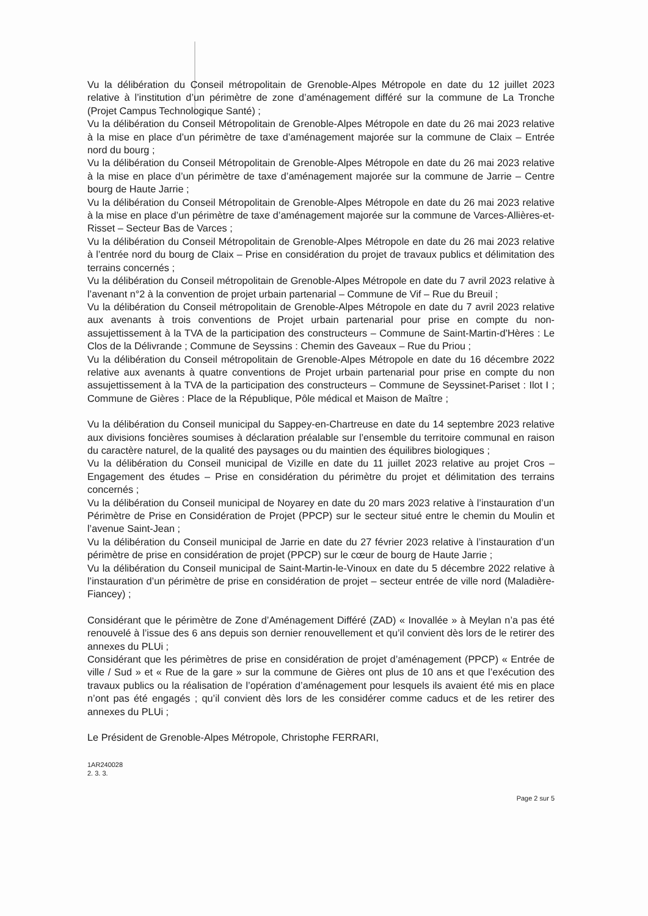Vu la délibération du Conseil métropolitain de Grenoble-Alpes Métropole en date du 12 juillet 2023 relative à l’institution d’un périmètre de zone d’aménagement différé sur la commune de La Tronche (Projet Campus Technologique Santé) ;
Vu la délibération du Conseil Métropolitain de Grenoble-Alpes Métropole en date du 26 mai 2023 relative à la mise en place d’un périmètre de taxe d’aménagement majorée sur la commune de Claix – Entrée nord du bourg ;
Vu la délibération du Conseil Métropolitain de Grenoble-Alpes Métropole en date du 26 mai 2023 relative à la mise en place d’un périmètre de taxe d’aménagement majorée sur la commune de Jarrie – Centre bourg de Haute Jarrie ;
Vu la délibération du Conseil Métropolitain de Grenoble-Alpes Métropole en date du 26 mai 2023 relative à la mise en place d’un périmètre de taxe d’aménagement majorée sur la commune de Varces-Allières-et-Risset – Secteur Bas de Varces ;
Vu la délibération du Conseil Métropolitain de Grenoble-Alpes Métropole en date du 26 mai 2023 relative à l’entrée nord du bourg de Claix – Prise en considération du projet de travaux publics et délimitation des terrains concernés ;
Vu la délibération du Conseil métropolitain de Grenoble-Alpes Métropole en date du 7 avril 2023 relative à l’avenant n°2 à la convention de projet urbain partenarial – Commune de Vif – Rue du Breuil ;
Vu la délibération du Conseil métropolitain de Grenoble-Alpes Métropole en date du 7 avril 2023 relative aux avenants à trois conventions de Projet urbain partenarial pour prise en compte du non-assujettissement à la TVA de la participation des constructeurs – Commune de Saint-Martin-d’Hères : Le Clos de la Délivrande ; Commune de Seyssins : Chemin des Gaveaux – Rue du Priou ;
Vu la délibération du Conseil métropolitain de Grenoble-Alpes Métropole en date du 16 décembre 2022 relative aux avenants à quatre conventions de Projet urbain partenarial pour prise en compte du non assujettissement à la TVA de la participation des constructeurs – Commune de Seyssinet-Pariset : Ilot I ; Commune de Gières : Place de la République, Pôle médical et Maison de Maître ;
Vu la délibération du Conseil municipal du Sappey-en-Chartreuse en date du 14 septembre 2023 relative aux divisions foncières soumises à déclaration préalable sur l’ensemble du territoire communal en raison du caractère naturel, de la qualité des paysages ou du maintien des équilibres biologiques ;
Vu la délibération du Conseil municipal de Vizille en date du 11 juillet 2023 relative au projet Cros – Engagement des études – Prise en considération du périmètre du projet et délimitation des terrains concernés ;
Vu la délibération du Conseil municipal de Noyarey en date du 20 mars 2023 relative à l’instauration d’un Périmètre de Prise en Considération de Projet (PPCP) sur le secteur situé entre le chemin du Moulin et l’avenue Saint-Jean ;
Vu la délibération du Conseil municipal de Jarrie en date du 27 février 2023 relative à l’instauration d’un périmètre de prise en considération de projet (PPCP) sur le cœur de bourg de Haute Jarrie ;
Vu la délibération du Conseil municipal de Saint-Martin-le-Vinoux en date du 5 décembre 2022 relative à l’instauration d’un périmètre de prise en considération de projet – secteur entrée de ville nord (Maladière-Fiancey) ;
Considérant que le périmètre de Zone d’Aménagement Différé (ZAD) « Inovallée » à Meylan n’a pas été renouvelé à l’issue des 6 ans depuis son dernier renouvellement et qu’il convient dès lors de le retirer des annexes du PLUi ;
Considérant que les périmètres de prise en considération de projet d’aménagement (PPCP) « Entrée de ville / Sud » et « Rue de la gare » sur la commune de Gières ont plus de 10 ans et que l’exécution des travaux publics ou la réalisation de l’opération d’aménagement pour lesquels ils avaient été mis en place n’ont pas été engagés ; qu’il convient dès lors de les considérer comme caducs et de les retirer des annexes du PLUi ;
Le Président de Grenoble-Alpes Métropole, Christophe FERRARI,
1AR240028
2. 3. 3.
Page 2 sur 5